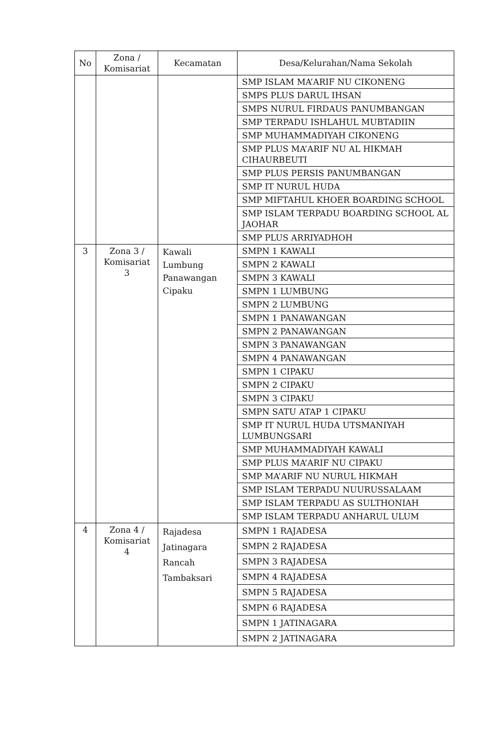| No | Zona / Komisariat | Kecamatan | Desa/Kelurahan/Nama Sekolah |
| --- | --- | --- | --- |
| | | | SMP ISLAM MA’ARIF NU CIKONENG |
| | | | SMPS PLUS DARUL IHSAN |
| | | | SMPS NURUL FIRDAUS PANUMBANGAN |
| | | | SMP TERPADU ISHLAHUL MUBTADIIN |
| | | | SMP MUHAMMADIYAH CIKONENG |
| | | | SMP PLUS MA’ARIF NU AL HIKMAH CIHAURBEUTI |
| | | | SMP PLUS PERSIS PANUMBANGAN |
| | | | SMP IT NURUL HUDA |
| | | | SMP MIFTAHUL KHOER BOARDING SCHOOL |
| | | | SMP ISLAM TERPADU BOARDING SCHOOL AL JAOHAR |
| | | | SMP PLUS ARRIYADHOH |
| 3 | Zona 3 / Komisariat 3 | Kawali Lumbung Panawangan Cipaku | SMPN 1 KAWALI |
| | | | SMPN 2 KAWALI |
| | | | SMPN 3 KAWALI |
| | | | SMPN 1 LUMBUNG |
| | | | SMPN 2 LUMBUNG |
| | | | SMPN 1 PANAWANGAN |
| | | | SMPN 2 PANAWANGAN |
| | | | SMPN 3 PANAWANGAN |
| | | | SMPN 4 PANAWANGAN |
| | | | SMPN 1 CIPAKU |
| | | | SMPN 2 CIPAKU |
| | | | SMPN 3 CIPAKU |
| | | | SMPN SATU ATAP 1 CIPAKU |
| | | | SMP IT NURUL HUDA UTSMANIYAH LUMBUNGSARI |
| | | | SMP MUHAMMADIYAH KAWALI |
| | | | SMP PLUS MA’ARIF NU CIPAKU |
| | | | SMP MA’ARIF NU NURUL HIKMAH |
| | | | SMP ISLAM TERPADU NUURUSSALAAM |
| | | | SMP ISLAM TERPADU AS SULTHONIAH |
| | | | SMP ISLAM TERPADU ANHARUL ULUM |
| 4 | Zona 4 / Komisariat 4 | Rajadesa Jatinagara Rancah Tambaksari | SMPN 1 RAJADESA |
| | | | SMPN 2 RAJADESA |
| | | | SMPN 3 RAJADESA |
| | | | SMPN 4 RAJADESA |
| | | | SMPN 5 RAJADESA |
| | | | SMPN 6 RAJADESA |
| | | | SMPN 1 JATINAGARA |
| | | | SMPN 2 JATINAGARA |